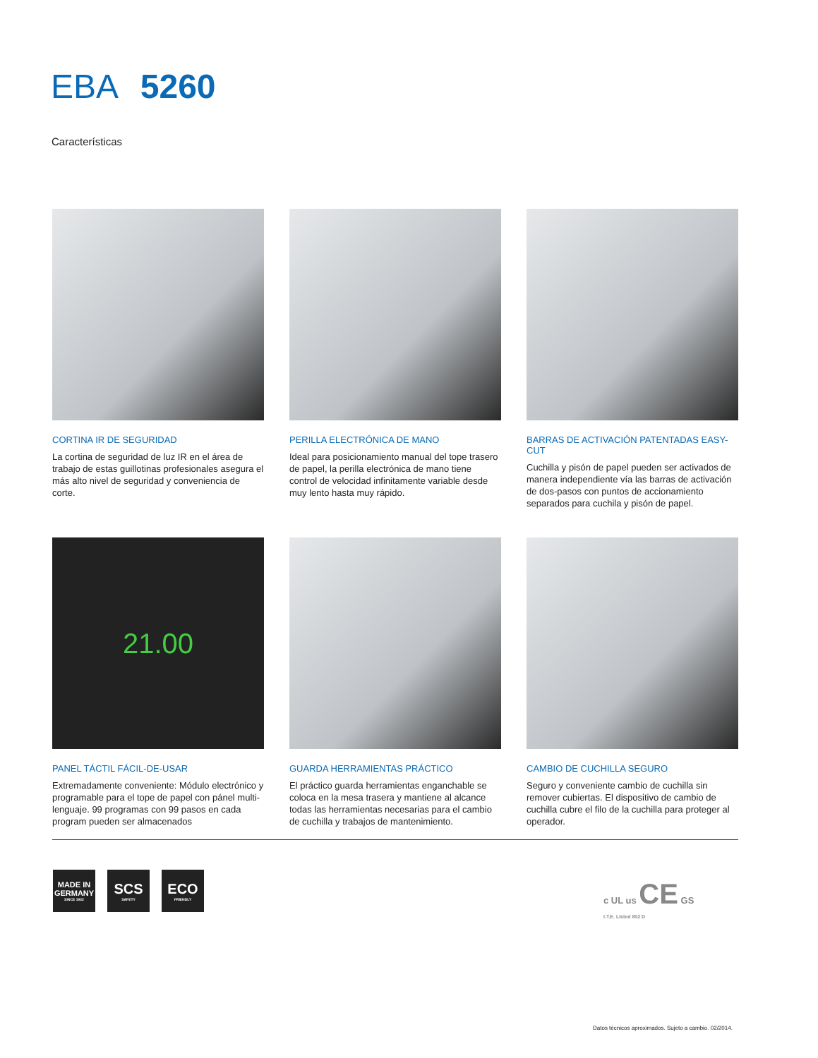EBA 5260
Características
CORTINA IR DE SEGURIDAD
La cortina de seguridad de luz IR en el área de trabajo de estas guillotinas profesionales asegura el más alto nivel de seguridad y conveniencia de corte.
PERILLA ELECTRÓNICA DE MANO
Ideal para posicionamiento manual del tope trasero de papel, la perilla electrónica de mano tiene control de velocidad infinitamente variable desde muy lento hasta muy rápido.
BARRAS DE ACTIVACIÓN PATENTADAS EASY-CUT
Cuchilla y pisón de papel pueden ser activados de manera independiente vía las barras de activación de dos-pasos con puntos de accionamiento separados para cuchila y pisón de papel.
21.00
PANEL TÁCTIL FÁCIL-DE-USAR
Extremadamente conveniente: Módulo electrónico y programable para el tope de papel con pánel multi-lenguaje. 99 programas con 99 pasos en cada program pueden ser almacenados
GUARDA HERRAMIENTAS PRÁCTICO
El práctico guarda herramientas enganchable se coloca en la mesa trasera y mantiene al alcance todas las herramientas necesarias para el cambio de cuchilla y trabajos de mantenimiento.
CAMBIO DE CUCHILLA SEGURO
Seguro y conveniente cambio de cuchilla sin remover cubiertas. El dispositivo de cambio de cuchilla cubre el filo de la cuchilla para proteger al operador.
MADE IN GERMANY
SINCE 1922
SCS
SAFETY
ECO
FRIENDLY
c UL us CE GS
I.T.E. Listed 802 D
Datos técnicos aproximados. Sujeto a cambio. 02/2014.